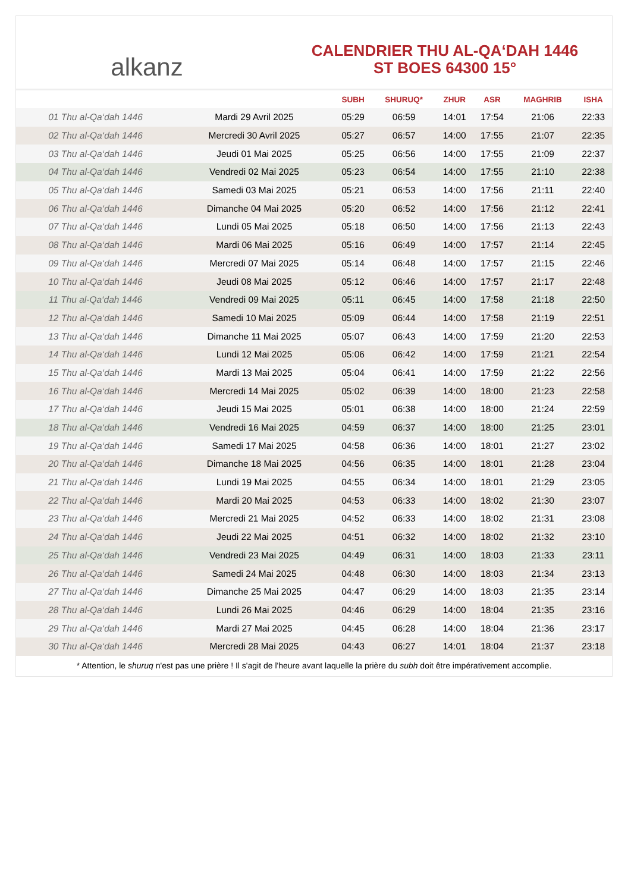alkanz
CALENDRIER THU AL-QA‘DAH 1446
ST BOES 64300 15°
| | | SUBH | SHURUQ* | ZHUR | ASR | MAGHRIB | ISHA |
| --- | --- | --- | --- | --- | --- | --- | --- |
| 01 Thu al-Qa‘dah 1446 | Mardi 29 Avril 2025 | 05:29 | 06:59 | 14:01 | 17:54 | 21:06 | 22:33 |
| 02 Thu al-Qa‘dah 1446 | Mercredi 30 Avril 2025 | 05:27 | 06:57 | 14:00 | 17:55 | 21:07 | 22:35 |
| 03 Thu al-Qa‘dah 1446 | Jeudi 01 Mai 2025 | 05:25 | 06:56 | 14:00 | 17:55 | 21:09 | 22:37 |
| 04 Thu al-Qa‘dah 1446 | Vendredi 02 Mai 2025 | 05:23 | 06:54 | 14:00 | 17:55 | 21:10 | 22:38 |
| 05 Thu al-Qa‘dah 1446 | Samedi 03 Mai 2025 | 05:21 | 06:53 | 14:00 | 17:56 | 21:11 | 22:40 |
| 06 Thu al-Qa‘dah 1446 | Dimanche 04 Mai 2025 | 05:20 | 06:52 | 14:00 | 17:56 | 21:12 | 22:41 |
| 07 Thu al-Qa‘dah 1446 | Lundi 05 Mai 2025 | 05:18 | 06:50 | 14:00 | 17:56 | 21:13 | 22:43 |
| 08 Thu al-Qa‘dah 1446 | Mardi 06 Mai 2025 | 05:16 | 06:49 | 14:00 | 17:57 | 21:14 | 22:45 |
| 09 Thu al-Qa‘dah 1446 | Mercredi 07 Mai 2025 | 05:14 | 06:48 | 14:00 | 17:57 | 21:15 | 22:46 |
| 10 Thu al-Qa‘dah 1446 | Jeudi 08 Mai 2025 | 05:12 | 06:46 | 14:00 | 17:57 | 21:17 | 22:48 |
| 11 Thu al-Qa‘dah 1446 | Vendredi 09 Mai 2025 | 05:11 | 06:45 | 14:00 | 17:58 | 21:18 | 22:50 |
| 12 Thu al-Qa‘dah 1446 | Samedi 10 Mai 2025 | 05:09 | 06:44 | 14:00 | 17:58 | 21:19 | 22:51 |
| 13 Thu al-Qa‘dah 1446 | Dimanche 11 Mai 2025 | 05:07 | 06:43 | 14:00 | 17:59 | 21:20 | 22:53 |
| 14 Thu al-Qa‘dah 1446 | Lundi 12 Mai 2025 | 05:06 | 06:42 | 14:00 | 17:59 | 21:21 | 22:54 |
| 15 Thu al-Qa‘dah 1446 | Mardi 13 Mai 2025 | 05:04 | 06:41 | 14:00 | 17:59 | 21:22 | 22:56 |
| 16 Thu al-Qa‘dah 1446 | Mercredi 14 Mai 2025 | 05:02 | 06:39 | 14:00 | 18:00 | 21:23 | 22:58 |
| 17 Thu al-Qa‘dah 1446 | Jeudi 15 Mai 2025 | 05:01 | 06:38 | 14:00 | 18:00 | 21:24 | 22:59 |
| 18 Thu al-Qa‘dah 1446 | Vendredi 16 Mai 2025 | 04:59 | 06:37 | 14:00 | 18:00 | 21:25 | 23:01 |
| 19 Thu al-Qa‘dah 1446 | Samedi 17 Mai 2025 | 04:58 | 06:36 | 14:00 | 18:01 | 21:27 | 23:02 |
| 20 Thu al-Qa‘dah 1446 | Dimanche 18 Mai 2025 | 04:56 | 06:35 | 14:00 | 18:01 | 21:28 | 23:04 |
| 21 Thu al-Qa‘dah 1446 | Lundi 19 Mai 2025 | 04:55 | 06:34 | 14:00 | 18:01 | 21:29 | 23:05 |
| 22 Thu al-Qa‘dah 1446 | Mardi 20 Mai 2025 | 04:53 | 06:33 | 14:00 | 18:02 | 21:30 | 23:07 |
| 23 Thu al-Qa‘dah 1446 | Mercredi 21 Mai 2025 | 04:52 | 06:33 | 14:00 | 18:02 | 21:31 | 23:08 |
| 24 Thu al-Qa‘dah 1446 | Jeudi 22 Mai 2025 | 04:51 | 06:32 | 14:00 | 18:02 | 21:32 | 23:10 |
| 25 Thu al-Qa‘dah 1446 | Vendredi 23 Mai 2025 | 04:49 | 06:31 | 14:00 | 18:03 | 21:33 | 23:11 |
| 26 Thu al-Qa‘dah 1446 | Samedi 24 Mai 2025 | 04:48 | 06:30 | 14:00 | 18:03 | 21:34 | 23:13 |
| 27 Thu al-Qa‘dah 1446 | Dimanche 25 Mai 2025 | 04:47 | 06:29 | 14:00 | 18:03 | 21:35 | 23:14 |
| 28 Thu al-Qa‘dah 1446 | Lundi 26 Mai 2025 | 04:46 | 06:29 | 14:00 | 18:04 | 21:35 | 23:16 |
| 29 Thu al-Qa‘dah 1446 | Mardi 27 Mai 2025 | 04:45 | 06:28 | 14:00 | 18:04 | 21:36 | 23:17 |
| 30 Thu al-Qa‘dah 1446 | Mercredi 28 Mai 2025 | 04:43 | 06:27 | 14:01 | 18:04 | 21:37 | 23:18 |
* Attention, le shuruq n'est pas une prière ! Il s'agit de l'heure avant laquelle la prière du subh doit être impérativement accomplie.